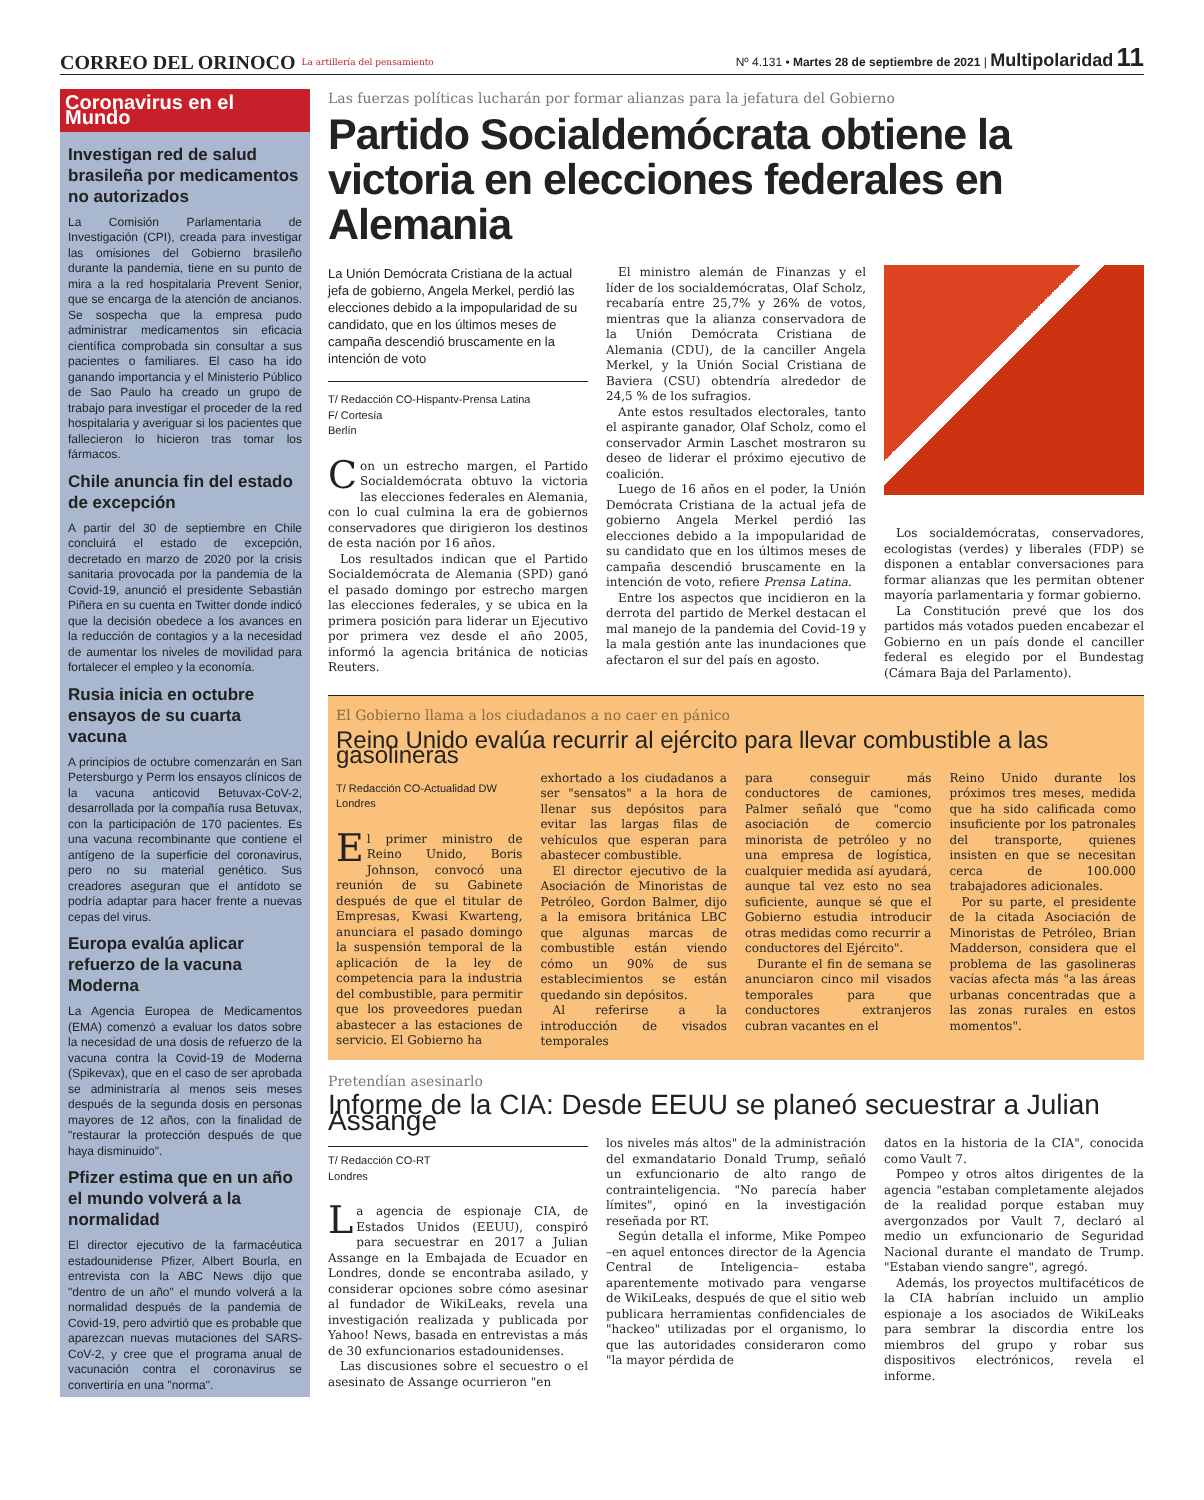CORREO DEL ORINOCO La artillería del pensamiento Nº 4.131 • Martes 28 de septiembre de 2021 | Multipolaridad 11
Coronavirus en el Mundo
Investigan red de salud brasileña por medicamentos no autorizados
La Comisión Parlamentaria de Investigación (CPI), creada para investigar las omisiones del Gobierno brasileño durante la pandemia, tiene en su punto de mira a la red hospitalaria Prevent Senior, que se encarga de la atención de ancianos. Se sospecha que la empresa pudo administrar medicamentos sin eficacia científica comprobada sin consultar a sus pacientes o familiares. El caso ha ido ganando importancia y el Ministerio Público de Sao Paulo ha creado un grupo de trabajo para investigar el proceder de la red hospitalaria y averiguar si los pacientes que fallecieron lo hicieron tras tomar los fármacos.
Chile anuncia fin del estado de excepción
A partir del 30 de septiembre en Chile concluirá el estado de excepción, decretado en marzo de 2020 por la crisis sanitaria provocada por la pandemia de la Covid-19, anunció el presidente Sebastián Piñera en su cuenta en Twitter donde indicó que la decisión obedece a los avances en la reducción de contagios y a la necesidad de aumentar los niveles de movilidad para fortalecer el empleo y la economía.
Rusia inicia en octubre ensayos de su cuarta vacuna
A principios de octubre comenzarán en San Petersburgo y Perm los ensayos clínicos de la vacuna anticovid Betuvax-CoV-2, desarrollada por la compañía rusa Betuvax, con la participación de 170 pacientes. Es una vacuna recombinante que contiene el antígeno de la superficie del coronavirus, pero no su material genético. Sus creadores aseguran que el antídoto se podría adaptar para hacer frente a nuevas cepas del virus.
Europa evalúa aplicar refuerzo de la vacuna Moderna
La Agencia Europea de Medicamentos (EMA) comenzó a evaluar los datos sobre la necesidad de una dosis de refuerzo de la vacuna contra la Covid-19 de Moderna (Spikevax), que en el caso de ser aprobada se administraría al menos seis meses después de la segunda dosis en personas mayores de 12 años, con la finalidad de "restaurar la protección después de que haya disminuido".
Pfizer estima que en un año el mundo volverá a la normalidad
El director ejecutivo de la farmacéutica estadounidense Pfizer, Albert Bourla, en entrevista con la ABC News dijo que "dentro de un año" el mundo volverá a la normalidad después de la pandemia de Covid-19, pero advirtió que es probable que aparezcan nuevas mutaciones del SARS-CoV-2, y cree que el programa anual de vacunación contra el coronavirus se convertiría en una "norma".
Las fuerzas políticas lucharán por formar alianzas para la jefatura del Gobierno
Partido Socialdemócrata obtiene la victoria en elecciones federales en Alemania
La Unión Demócrata Cristiana de la actual jefa de gobierno, Angela Merkel, perdió las elecciones debido a la impopularidad de su candidato, que en los últimos meses de campaña descendió bruscamente en la intención de voto
T/ Redacción CO-Hispantv-Prensa Latina
F/ Cortesía
Berlín
Con un estrecho margen, el Partido Socialdemócrata obtuvo la victoria las elecciones federales en Alemania, con lo cual culmina la era de gobiernos conservadores que dirigieron los destinos de esta nación por 16 años.
Los resultados indican que el Partido Socialdemócrata de Alemania (SPD) ganó el pasado domingo por estrecho margen las elecciones federales, y se ubica en la primera posición para liderar un Ejecutivo por primera vez desde el año 2005, informó la agencia británica de noticias Reuters.
El ministro alemán de Finanzas y el líder de los socialdemócratas, Olaf Scholz, recabaría entre 25,7% y 26% de votos, mientras que la alianza conservadora de la Unión Demócrata Cristiana de Alemania (CDU), de la canciller Angela Merkel, y la Unión Social Cristiana de Baviera (CSU) obtendría alrededor de 24,5 % de los sufragios.
Ante estos resultados electorales, tanto el aspirante ganador, Olaf Scholz, como el conservador Armin Laschet mostraron su deseo de liderar el próximo ejecutivo de coalición.
Luego de 16 años en el poder, la Unión Demócrata Cristiana de la actual jefa de gobierno Angela Merkel perdió las elecciones debido a la impopularidad de su candidato que en los últimos meses de campaña descendió bruscamente en la intención de voto, refiere Prensa Latina.
Entre los aspectos que incidieron en la derrota del partido de Merkel destacan el mal manejo de la pandemia del Covid-19 y la mala gestión ante las inundaciones que afectaron el sur del país en agosto.
Los socialdemócratas, conservadores, ecologistas (verdes) y liberales (FDP) se disponen a entablar conversaciones para formar alianzas que les permitan obtener mayoría parlamentaria y formar gobierno.
La Constitución prevé que los dos partidos más votados pueden encabezar el Gobierno en un país donde el canciller federal es elegido por el Bundestag (Cámara Baja del Parlamento).
El Gobierno llama a los ciudadanos a no caer en pánico
Reino Unido evalúa recurrir al ejército para llevar combustible a las gasolineras
T/ Redacción CO-Actualidad DW
Londres
El primer ministro de Reino Unido, Boris Johnson, convocó una reunión de su Gabinete después de que el titular de Empresas, Kwasi Kwarteng, anunciara el pasado domingo la suspensión temporal de la aplicación de la ley de competencia para la industria del combustible, para permitir que los proveedores puedan abastecer a las estaciones de servicio. El Gobierno ha
exhortado a los ciudadanos a ser "sensatos" a la hora de llenar sus depósitos para evitar las largas filas de vehículos que esperan para abastecer combustible.
El director ejecutivo de la Asociación de Minoristas de Petróleo, Gordon Balmer, dijo a la emisora británica LBC que algunas marcas de combustible están viendo cómo un 90% de sus establecimientos se están quedando sin depósitos.
Al referirse a la introducción de visados temporales
para conseguir más conductores de camiones, Palmer señaló que "como asociación de comercio minorista de petróleo y no una empresa de logística, cualquier medida así ayudará, aunque tal vez esto no sea suficiente, aunque sé que el Gobierno estudia introducir otras medidas como recurrir a conductores del Ejército".
Durante el fin de semana se anunciaron cinco mil visados temporales para que conductores extranjeros cubran vacantes en el
Reino Unido durante los próximos tres meses, medida que ha sido calificada como insuficiente por los patronales del transporte, quienes insisten en que se necesitan cerca de 100.000 trabajadores adicionales.
Por su parte, el presidente de la citada Asociación de Minoristas de Petróleo, Brian Madderson, considera que el problema de las gasolineras vacías afecta más "a las áreas urbanas concentradas que a las zonas rurales en estos momentos".
Pretendían asesinarlo
Informe de la CIA: Desde EEUU se planeó secuestrar a Julian Assange
T/ Redacción CO-RT
Londres
La agencia de espionaje CIA, de Estados Unidos (EEUU), conspiró para secuestrar en 2017 a Julian Assange en la Embajada de Ecuador en Londres, donde se encontraba asilado, y considerar opciones sobre cómo asesinar al fundador de WikiLeaks, revela una investigación realizada y publicada por Yahoo! News, basada en entrevistas a más de 30 exfuncionarios estadounidenses.
Las discusiones sobre el secuestro o el asesinato de Assange ocurrieron "en
los niveles más altos" de la administración del exmandatario Donald Trump, señaló un exfuncionario de alto rango de contrainteligencia. "No parecía haber límites", opinó en la investigación reseñada por RT.
Según detalla el informe, Mike Pompeo –en aquel entonces director de la Agencia Central de Inteligencia– estaba aparentemente motivado para vengarse de WikiLeaks, después de que el sitio web publicara herramientas confidenciales de "hackeo" utilizadas por el organismo, lo que las autoridades consideraron como "la mayor pérdida de
datos en la historia de la CIA", conocida como Vault 7.
Pompeo y otros altos dirigentes de la agencia "estaban completamente alejados de la realidad porque estaban muy avergonzados por Vault 7, declaró al medio un exfuncionario de Seguridad Nacional durante el mandato de Trump. "Estaban viendo sangre", agregó.
Además, los proyectos multifacéticos de la CIA habrían incluido un amplio espionaje a los asociados de WikiLeaks para sembrar la discordia entre los miembros del grupo y robar sus dispositivos electrónicos, revela el informe.